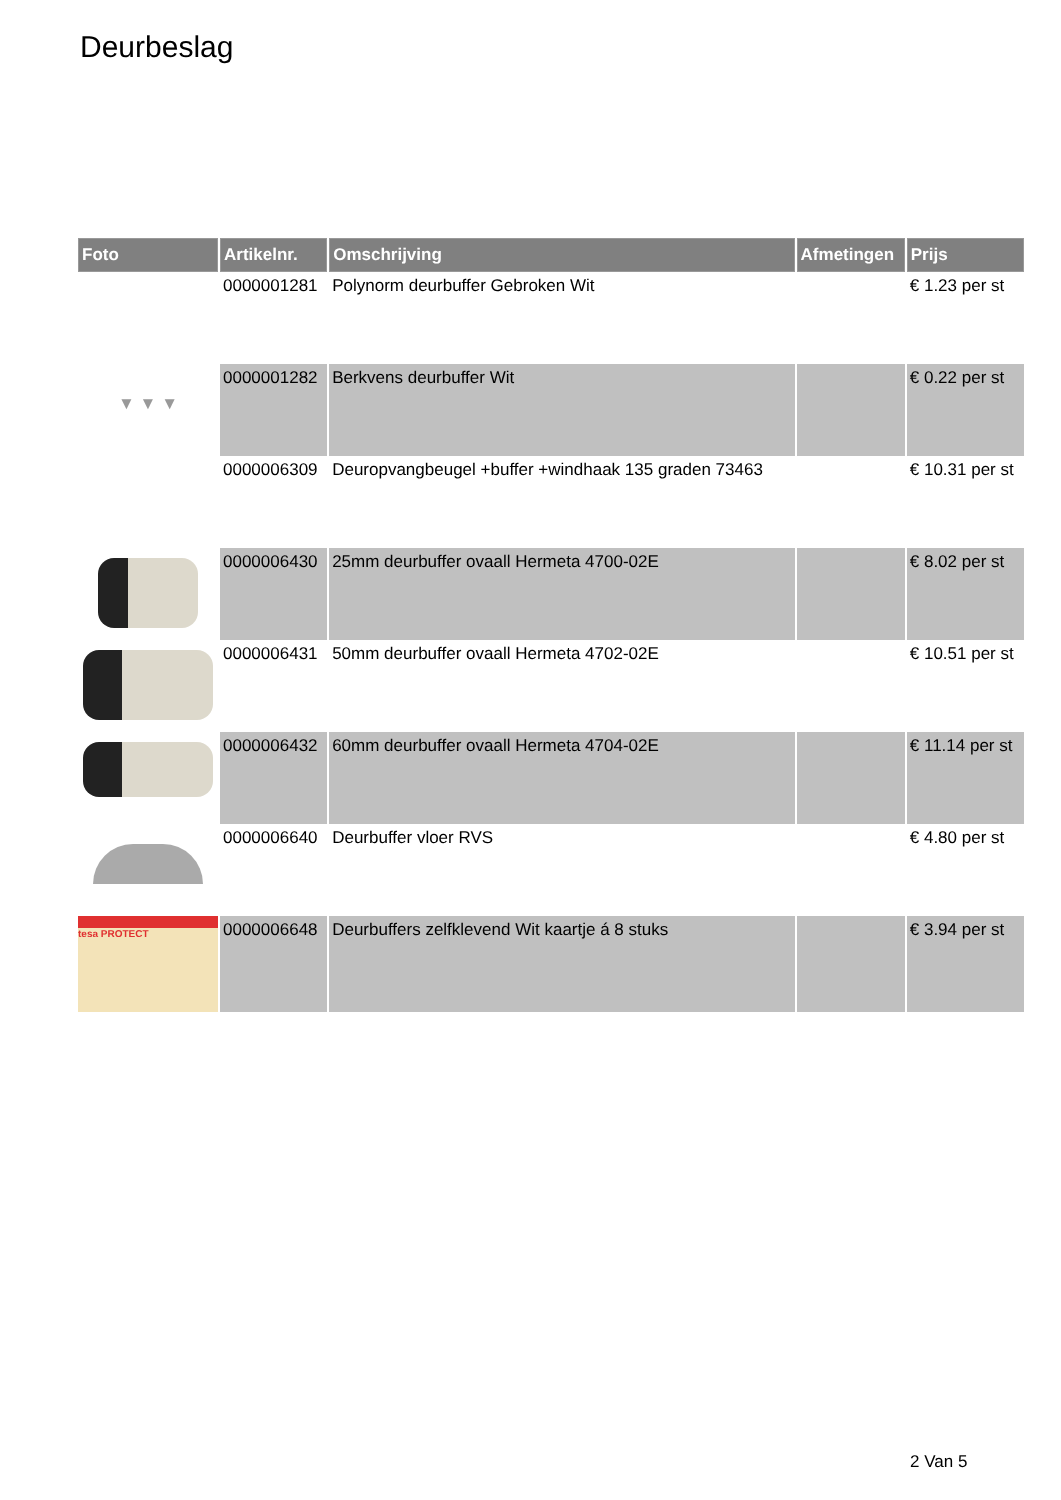Deurbeslag
| Foto | Artikelnr. | Omschrijving | Afmetingen | Prijs |
| --- | --- | --- | --- | --- |
| | 0000001281 | Polynorm deurbuffer Gebroken Wit | | € 1.23 per st |
| ▼ ▼ ▼ | 0000001282 | Berkvens deurbuffer Wit | | € 0.22 per st |
| | 0000006309 | Deuropvangbeugel +buffer +windhaak 135 graden 73463 | | € 10.31 per st |
| | 0000006430 | 25mm deurbuffer ovaall Hermeta 4700-02E | | € 8.02 per st |
| | 0000006431 | 50mm deurbuffer ovaall Hermeta 4702-02E | | € 10.51 per st |
| | 0000006432 | 60mm deurbuffer ovaall Hermeta 4704-02E | | € 11.14 per st |
| | 0000006640 | Deurbuffer vloer RVS | | € 4.80 per st |
| tesa PROTECT | 0000006648 | Deurbuffers zelfklevend Wit kaartje á 8 stuks | | € 3.94 per st |
2 Van 5